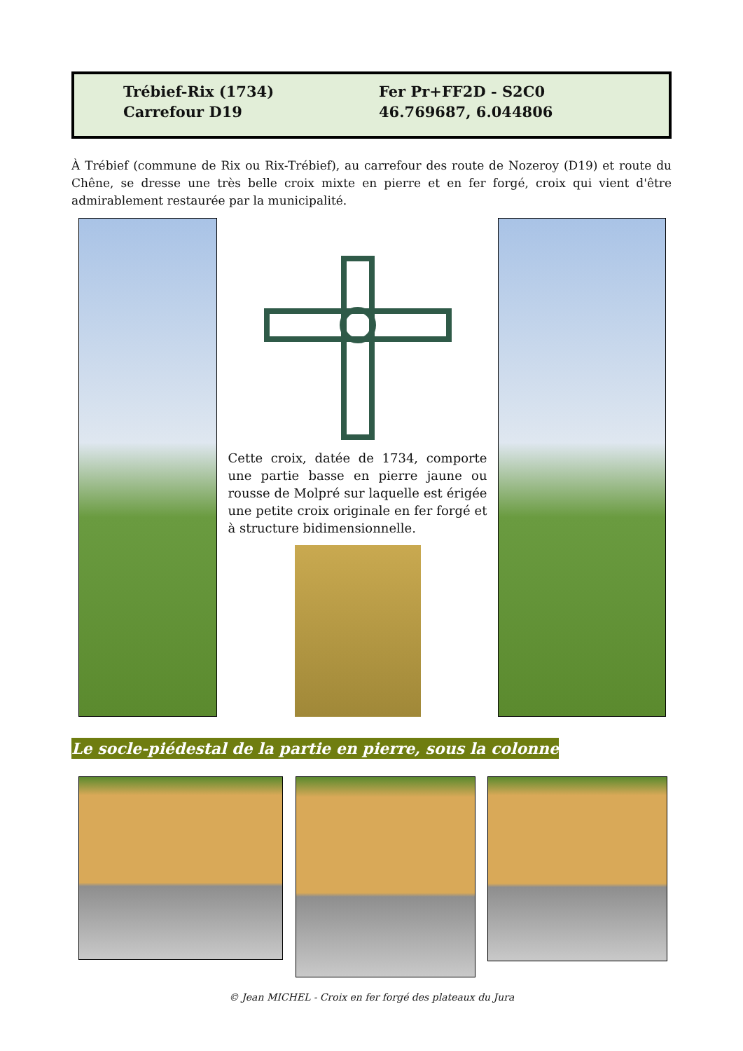Trébief-Rix (1734)
Carrefour D19
Fer Pr+FF2D - S2C0
46.769687, 6.044806
À Trébief (commune de Rix ou Rix-Trébief), au carrefour des route de Nozeroy (D19) et route du Chêne, se dresse une très belle croix mixte en pierre et en fer forgé, croix qui vient d'être admirablement restaurée par la municipalité.
Cette croix, datée de 1734, comporte une partie basse en pierre jaune ou rousse de Molpré sur laquelle est érigée une petite croix originale en fer forgé et à structure bidimensionnelle.
Le socle-piédestal de la partie en pierre, sous la colonne
© Jean MICHEL - Croix en fer forgé des plateaux du Jura